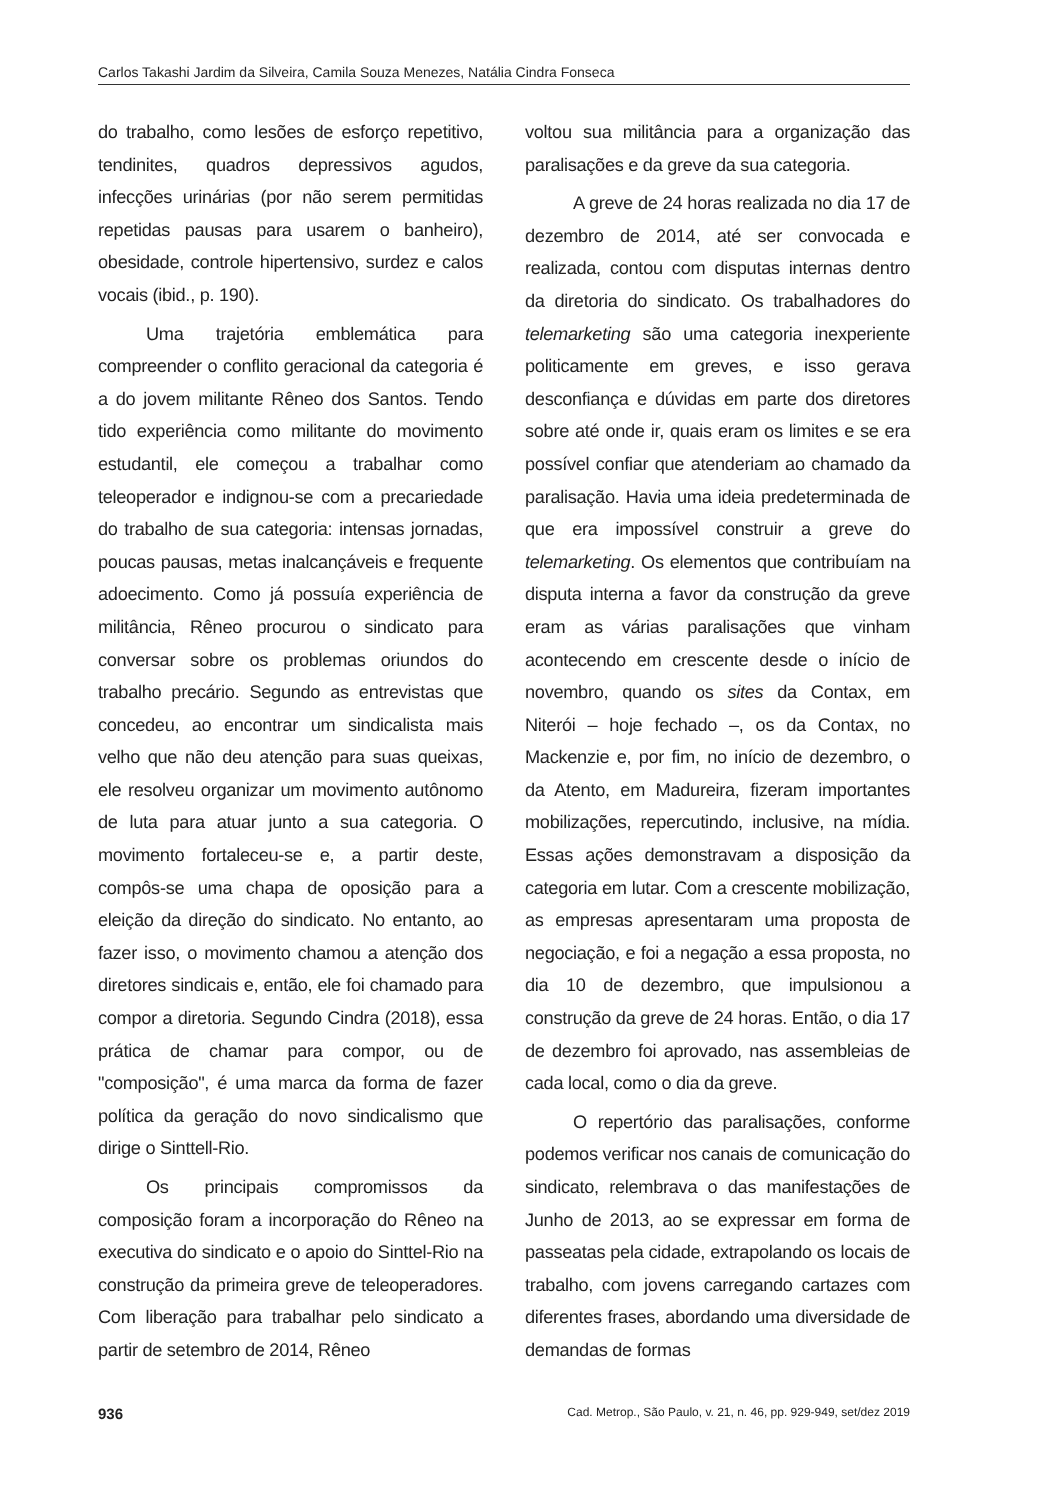Carlos Takashi Jardim da Silveira, Camila Souza Menezes, Natália Cindra Fonseca
do trabalho, como lesões de esforço repetitivo, tendinites, quadros depressivos agudos, infecções urinárias (por não serem permitidas repetidas pausas para usarem o banheiro), obesidade, controle hipertensivo, surdez e calos vocais (ibid., p. 190).
Uma trajetória emblemática para compreender o conflito geracional da categoria é a do jovem militante Rêneo dos Santos. Tendo tido experiência como militante do movimento estudantil, ele começou a trabalhar como teleoperador e indignou-se com a precariedade do trabalho de sua categoria: intensas jornadas, poucas pausas, metas inalcançáveis e frequente adoecimento. Como já possuía experiência de militância, Rêneo procurou o sindicato para conversar sobre os problemas oriundos do trabalho precário. Segundo as entrevistas que concedeu, ao encontrar um sindicalista mais velho que não deu atenção para suas queixas, ele resolveu organizar um movimento autônomo de luta para atuar junto a sua categoria. O movimento fortaleceu-se e, a partir deste, compôs-se uma chapa de oposição para a eleição da direção do sindicato. No entanto, ao fazer isso, o movimento chamou a atenção dos diretores sindicais e, então, ele foi chamado para compor a diretoria. Segundo Cindra (2018), essa prática de chamar para compor, ou de "composição", é uma marca da forma de fazer política da geração do novo sindicalismo que dirige o Sinttell-Rio.
Os principais compromissos da composição foram a incorporação do Rêneo na executiva do sindicato e o apoio do Sinttel-Rio na construção da primeira greve de teleoperadores. Com liberação para trabalhar pelo sindicato a partir de setembro de 2014, Rêneo
voltou sua militância para a organização das paralisações e da greve da sua categoria.
A greve de 24 horas realizada no dia 17 de dezembro de 2014, até ser convocada e realizada, contou com disputas internas dentro da diretoria do sindicato. Os trabalhadores do telemarketing são uma categoria inexperiente politicamente em greves, e isso gerava desconfiança e dúvidas em parte dos diretores sobre até onde ir, quais eram os limites e se era possível confiar que atenderiam ao chamado da paralisação. Havia uma ideia predeterminada de que era impossível construir a greve do telemarketing. Os elementos que contribuíam na disputa interna a favor da construção da greve eram as várias paralisações que vinham acontecendo em crescente desde o início de novembro, quando os sites da Contax, em Niterói – hoje fechado –, os da Contax, no Mackenzie e, por fim, no início de dezembro, o da Atento, em Madureira, fizeram importantes mobilizações, repercutindo, inclusive, na mídia. Essas ações demonstravam a disposição da categoria em lutar. Com a crescente mobilização, as empresas apresentaram uma proposta de negociação, e foi a negação a essa proposta, no dia 10 de dezembro, que impulsionou a construção da greve de 24 horas. Então, o dia 17 de dezembro foi aprovado, nas assembleias de cada local, como o dia da greve.
O repertório das paralisações, conforme podemos verificar nos canais de comunicação do sindicato, relembrava o das manifestações de Junho de 2013, ao se expressar em forma de passeatas pela cidade, extrapolando os locais de trabalho, com jovens carregando cartazes com diferentes frases, abordando uma diversidade de demandas de formas
936 Cad. Metrop., São Paulo, v. 21, n. 46, pp. 929-949, set/dez 2019